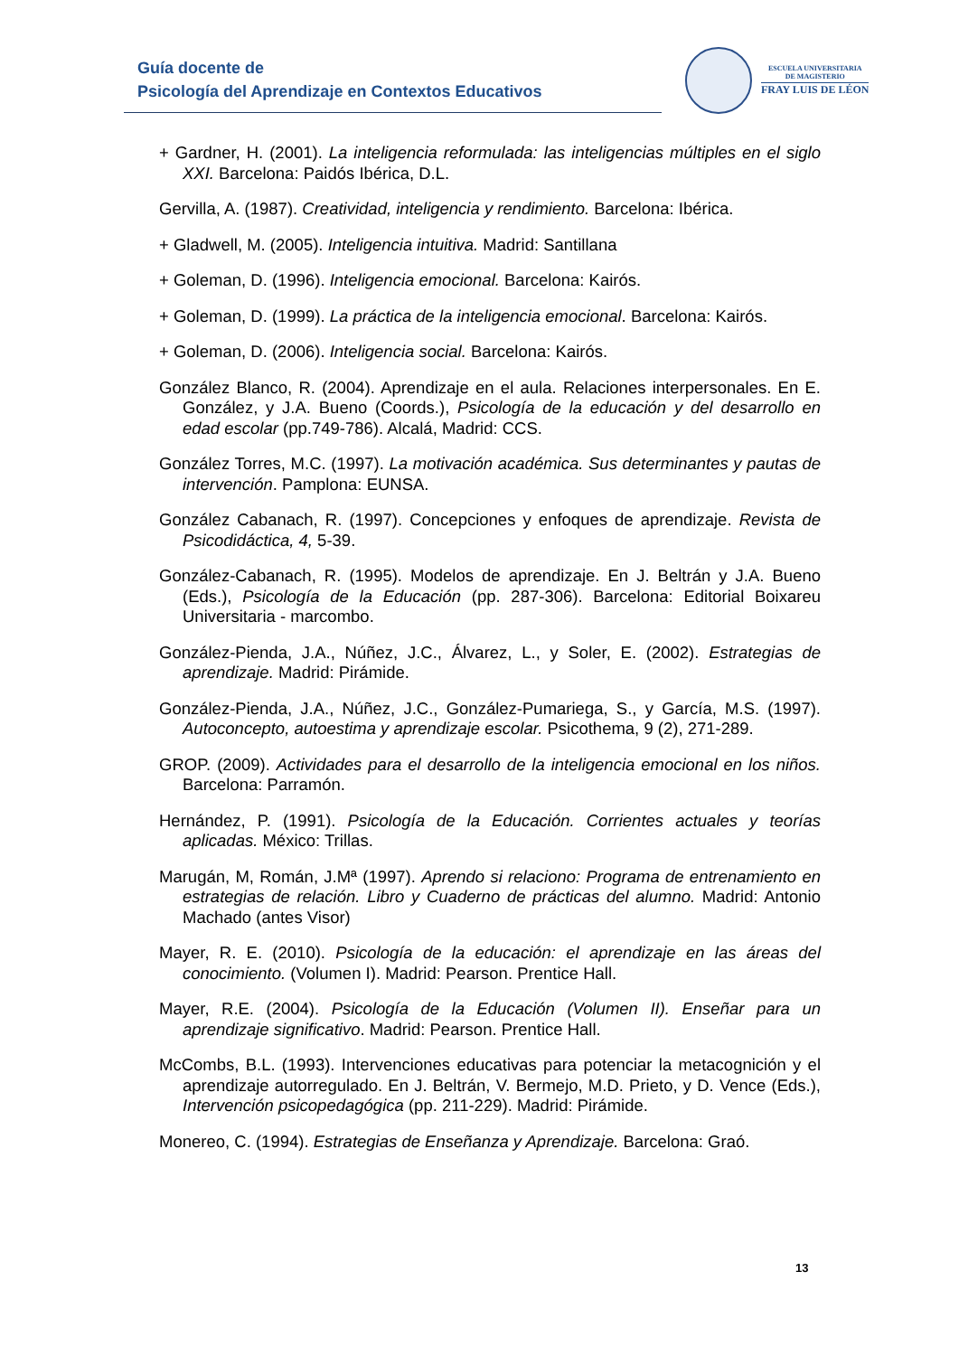Guía docente de
Psicología del Aprendizaje en Contextos Educativos
ESCUELA UNIVERSITARIA
DE MAGISTERIO
FRAY LUIS DE LÉON
+ Gardner, H. (2001). La inteligencia reformulada: las inteligencias múltiples en el siglo XXI. Barcelona: Paidós Ibérica, D.L.
Gervilla, A. (1987). Creatividad, inteligencia y rendimiento. Barcelona: Ibérica.
+ Gladwell, M. (2005). Inteligencia intuitiva. Madrid: Santillana
+ Goleman, D. (1996). Inteligencia emocional. Barcelona: Kairós.
+ Goleman, D. (1999). La práctica de la inteligencia emocional. Barcelona: Kairós.
+ Goleman, D. (2006). Inteligencia social. Barcelona: Kairós.
González Blanco, R. (2004). Aprendizaje en el aula. Relaciones interpersonales. En E. González, y J.A. Bueno (Coords.), Psicología de la educación y del desarrollo en edad escolar (pp.749-786). Alcalá, Madrid: CCS.
González Torres, M.C. (1997). La motivación académica. Sus determinantes y pautas de intervención. Pamplona: EUNSA.
González Cabanach, R. (1997). Concepciones y enfoques de aprendizaje. Revista de Psicodidáctica, 4, 5-39.
González-Cabanach, R. (1995). Modelos de aprendizaje. En J. Beltrán y J.A. Bueno (Eds.), Psicología de la Educación (pp. 287-306). Barcelona: Editorial Boixareu Universitaria - marcombo.
González-Pienda, J.A., Núñez, J.C., Álvarez, L., y Soler, E. (2002). Estrategias de aprendizaje. Madrid: Pirámide.
González-Pienda, J.A., Núñez, J.C., González-Pumariega, S., y García, M.S. (1997). Autoconcepto, autoestima y aprendizaje escolar. Psicothema, 9 (2), 271-289.
GROP. (2009). Actividades para el desarrollo de la inteligencia emocional en los niños. Barcelona: Parramón.
Hernández, P. (1991). Psicología de la Educación. Corrientes actuales y teorías aplicadas. México: Trillas.
Marugán, M, Román, J.Mª (1997). Aprendo si relaciono: Programa de entrenamiento en estrategias de relación. Libro y Cuaderno de prácticas del alumno. Madrid: Antonio Machado (antes Visor)
Mayer, R. E. (2010). Psicología de la educación: el aprendizaje en las áreas del conocimiento. (Volumen I). Madrid: Pearson. Prentice Hall.
Mayer, R.E. (2004). Psicología de la Educación (Volumen II). Enseñar para un aprendizaje significativo. Madrid: Pearson. Prentice Hall.
McCombs, B.L. (1993). Intervenciones educativas para potenciar la metacognición y el aprendizaje autorregulado. En J. Beltrán, V. Bermejo, M.D. Prieto, y D. Vence (Eds.), Intervención psicopedagógica (pp. 211-229). Madrid: Pirámide.
Monereo, C. (1994). Estrategias de Enseñanza y Aprendizaje. Barcelona: Graó.
13